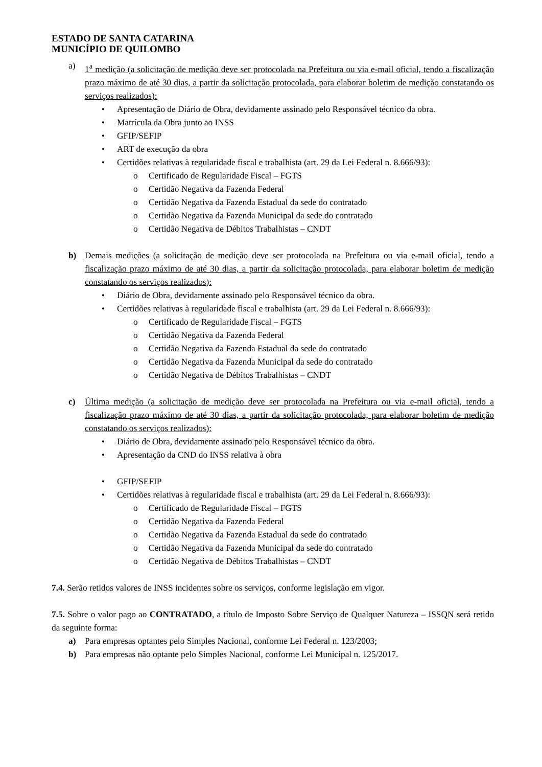ESTADO DE SANTA CATARINA
MUNICÍPIO DE QUILOMBO
a) 1<sup>a</sup> medição (a solicitação de medição deve ser protocolada na Prefeitura ou via e-mail oficial, tendo a fiscalização prazo máximo de até 30 dias, a partir da solicitação protocolada, para elaborar boletim de medição constatando os serviços realizados):
• Apresentação de Diário de Obra, devidamente assinado pelo Responsável técnico da obra.
• Matrícula da Obra junto ao INSS
• GFIP/SEFIP
• ART de execução da obra
• Certidões relativas à regularidade fiscal e trabalhista (art. 29 da Lei Federal n. 8.666/93):
o Certificado de Regularidade Fiscal – FGTS
o Certidão Negativa da Fazenda Federal
o Certidão Negativa da Fazenda Estadual da sede do contratado
o Certidão Negativa da Fazenda Municipal da sede do contratado
o Certidão Negativa de Débitos Trabalhistas – CNDT
b) Demais medições (a solicitação de medição deve ser protocolada na Prefeitura ou via e-mail oficial, tendo a fiscalização prazo máximo de até 30 dias, a partir da solicitação protocolada, para elaborar boletim de medição constatando os serviços realizados):
• Diário de Obra, devidamente assinado pelo Responsável técnico da obra.
• Certidões relativas à regularidade fiscal e trabalhista (art. 29 da Lei Federal n. 8.666/93):
o Certificado de Regularidade Fiscal – FGTS
o Certidão Negativa da Fazenda Federal
o Certidão Negativa da Fazenda Estadual da sede do contratado
o Certidão Negativa da Fazenda Municipal da sede do contratado
o Certidão Negativa de Débitos Trabalhistas – CNDT
c) Última medição (a solicitação de medição deve ser protocolada na Prefeitura ou via e-mail oficial, tendo a fiscalização prazo máximo de até 30 dias, a partir da solicitação protocolada, para elaborar boletim de medição constatando os serviços realizados):
• Diário de Obra, devidamente assinado pelo Responsável técnico da obra.
• Apresentação da CND do INSS relativa à obra
• GFIP/SEFIP
• Certidões relativas à regularidade fiscal e trabalhista (art. 29 da Lei Federal n. 8.666/93):
o Certificado de Regularidade Fiscal – FGTS
o Certidão Negativa da Fazenda Federal
o Certidão Negativa da Fazenda Estadual da sede do contratado
o Certidão Negativa da Fazenda Municipal da sede do contratado
o Certidão Negativa de Débitos Trabalhistas – CNDT
7.4. Serão retidos valores de INSS incidentes sobre os serviços, conforme legislação em vigor.
7.5. Sobre o valor pago ao CONTRATADO, a título de Imposto Sobre Serviço de Qualquer Natureza – ISSQN será retido da seguinte forma:
a) Para empresas optantes pelo Simples Nacional, conforme Lei Federal n. 123/2003;
b) Para empresas não optante pelo Simples Nacional, conforme Lei Municipal n. 125/2017.